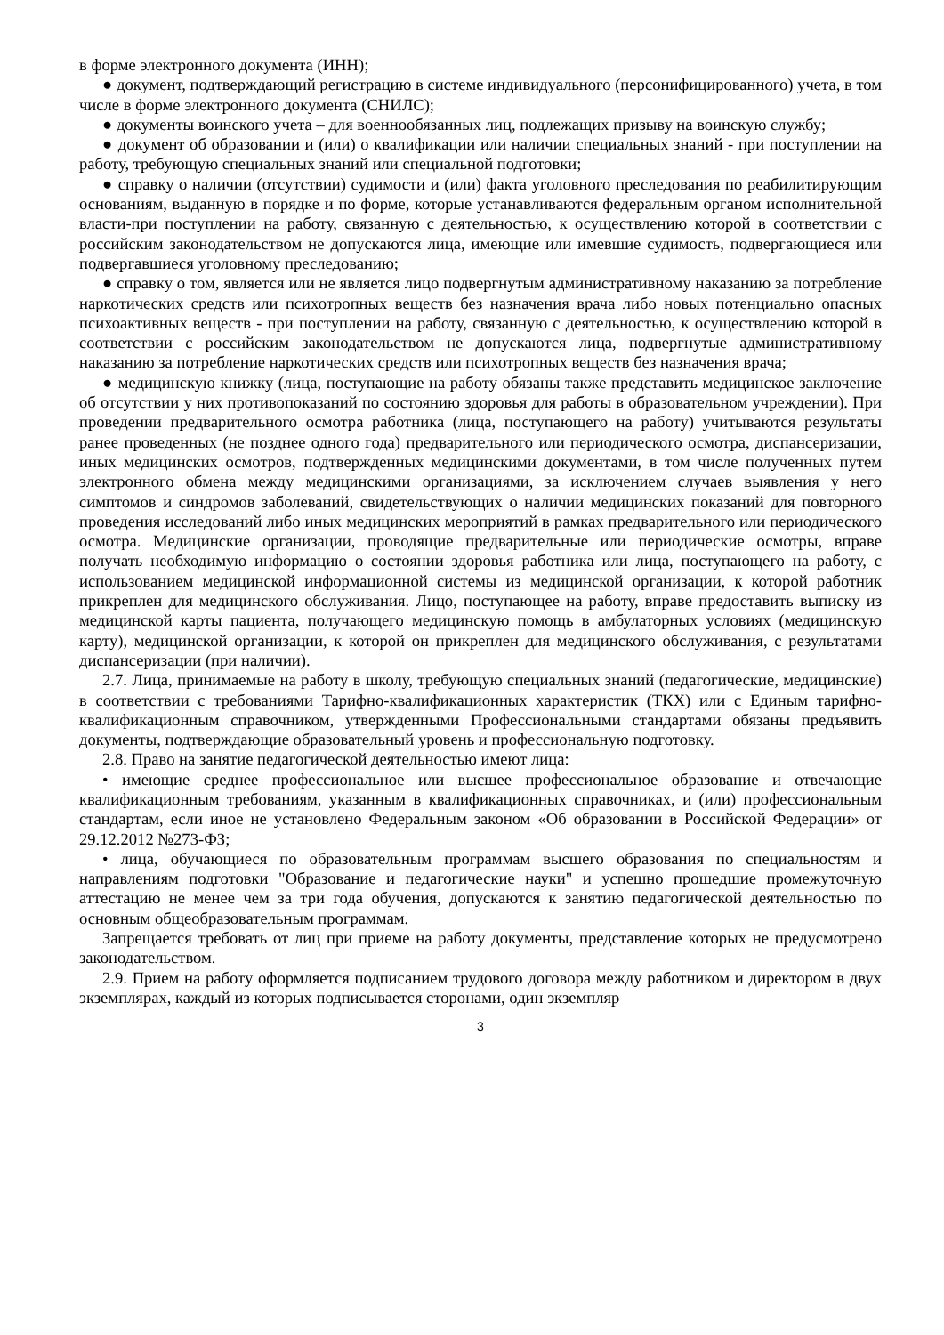в форме электронного документа (ИНН);
● документ, подтверждающий регистрацию в системе индивидуального (персонифицированного) учета, в том числе в форме электронного документа (СНИЛС);
● документы воинского учета – для военнообязанных лиц, подлежащих призыву на воинскую службу;
● документ об образовании и (или) о квалификации или наличии специальных знаний - при поступлении на работу, требующую специальных знаний или специальной подготовки;
● справку о наличии (отсутствии) судимости и (или) факта уголовного преследования по реабилитирующим основаниям, выданную в порядке и по форме, которые устанавливаются федеральным органом исполнительной власти-при поступлении на работу, связанную с деятельностью, к осуществлению которой в соответствии с российским законодательством не допускаются лица, имеющие или имевшие судимость, подвергающиеся или подвергавшиеся уголовному преследованию;
● справку о том, является или не является лицо подвергнутым административному наказанию за потребление наркотических средств или психотропных веществ без назначения врача либо новых потенциально опасных психоактивных веществ - при поступлении на работу, связанную с деятельностью, к осуществлению которой в соответствии с российским законодательством не допускаются лица, подвергнутые административному наказанию за потребление наркотических средств или психотропных веществ без назначения врача;
● медицинскую книжку (лица, поступающие на работу обязаны также представить медицинское заключение об отсутствии у них противопоказаний по состоянию здоровья для работы в образовательном учреждении). При проведении предварительного осмотра работника (лица, поступающего на работу) учитываются результаты ранее проведенных (не позднее одного года) предварительного или периодического осмотра, диспансеризации, иных медицинских осмотров, подтвержденных медицинскими документами, в том числе полученных путем электронного обмена между медицинскими организациями, за исключением случаев выявления у него симптомов и синдромов заболеваний, свидетельствующих о наличии медицинских показаний для повторного проведения исследований либо иных медицинских мероприятий в рамках предварительного или периодического осмотра. Медицинские организации, проводящие предварительные или периодические осмотры, вправе получать необходимую информацию о состоянии здоровья работника или лица, поступающего на работу, с использованием медицинской информационной системы из медицинской организации, к которой работник прикреплен для медицинского обслуживания. Лицо, поступающее на работу, вправе предоставить выписку из медицинской карты пациента, получающего медицинскую помощь в амбулаторных условиях (медицинскую карту), медицинской организации, к которой он прикреплен для медицинского обслуживания, с результатами диспансеризации (при наличии).
2.7. Лица, принимаемые на работу в школу, требующую специальных знаний (педагогические, медицинские) в соответствии с требованиями Тарифно-квалификационных характеристик (ТКХ) или с Единым тарифно-квалификационным справочником, утвержденными Профессиональными стандартами обязаны предъявить документы, подтверждающие образовательный уровень и профессиональную подготовку.
2.8. Право на занятие педагогической деятельностью имеют лица:
• имеющие среднее профессиональное или высшее профессиональное образование и отвечающие квалификационным требованиям, указанным в квалификационных справочниках, и (или) профессиональным стандартам, если иное не установлено Федеральным законом «Об образовании в Российской Федерации» от 29.12.2012 №273-ФЗ;
• лица, обучающиеся по образовательным программам высшего образования по специальностям и направлениям подготовки "Образование и педагогические науки" и успешно прошедшие промежуточную аттестацию не менее чем за три года обучения, допускаются к занятию педагогической деятельностью по основным общеобразовательным программам.
Запрещается требовать от лиц при приеме на работу документы, представление которых не предусмотрено законодательством.
2.9. Прием на работу оформляется подписанием трудового договора между работником и директором в двух экземплярах, каждый из которых подписывается сторонами, один экземпляр
3